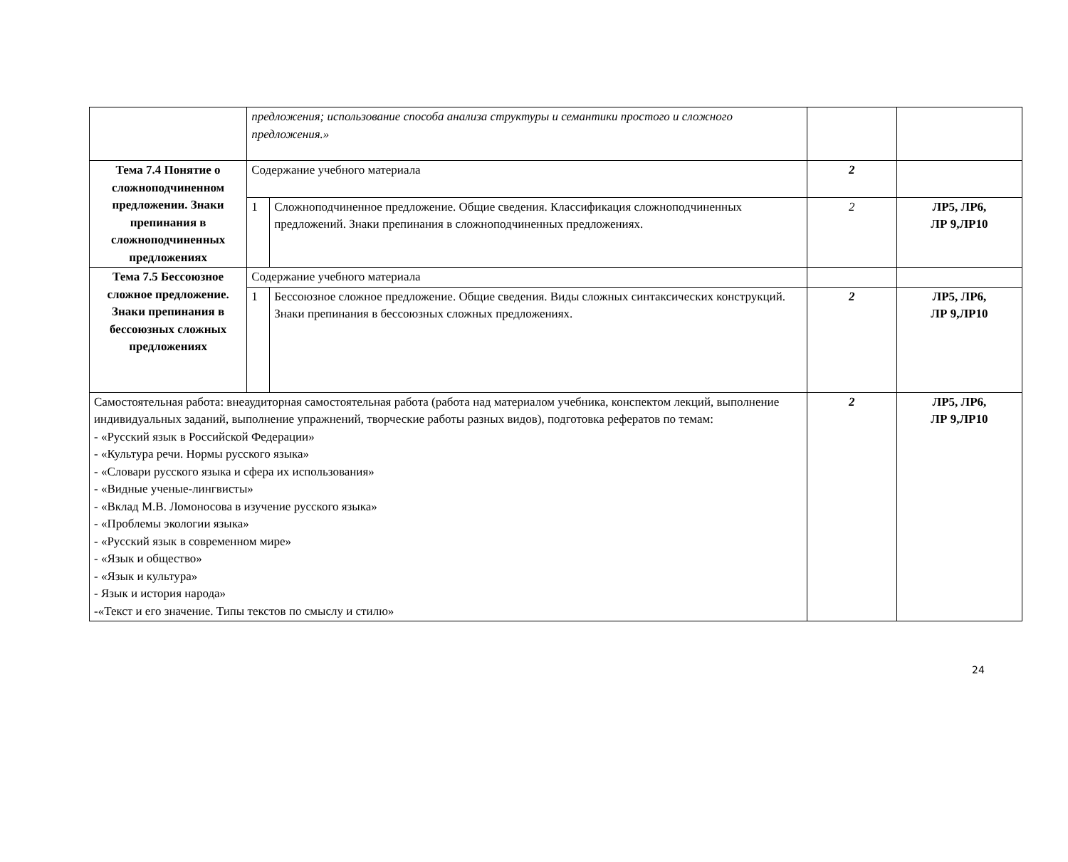| | предложения; использование способа анализа структуры и семантики простого и сложного предложения.» | | | |
| Тема 7.4 Понятие о сложноподчиненном предложении. Знаки препинания в сложноподчиненных предложениях | Содержание учебного материала | | 2 | |
| | 1 | Сложноподчиненное предложение. Общие сведения. Классификация сложноподчиненных предложений. Знаки препинания в сложноподчиненных предложениях. | 2 | ЛР5, ЛР6, ЛР 9,ЛР10 |
| Тема 7.5 Бессоюзное сложное предложение. Знаки препинания в бессоюзных сложных предложениях | Содержание учебного материала | | | |
| | 1 | Бессоюзное сложное предложение. Общие сведения. Виды сложных синтаксических конструкций. Знаки препинания в бессоюзных сложных предложениях. | 2 | ЛР5, ЛР6, ЛР 9,ЛР10 |
| Самостоятельная работа: внеаудиторная самостоятельная работа (работа над материалом учебника, конспектом лекций, выполнение индивидуальных заданий, выполнение упражнений, творческие работы разных видов), подготовка рефератов по темам: - «Русский язык в Российской Федерации» - «Культура речи. Нормы русского языка» - «Словари русского языка и сфера их использования» - «Видные ученые-лингвисты» - «Вклад М.В. Ломоносова в изучение русского языка» - «Проблемы экологии языка» - «Русский язык в современном мире» - «Язык и общество» - «Язык и культура» - Язык и история народа» -«Текст и его значение. Типы текстов по смыслу и стилю» | | | 2 | ЛР5, ЛР6, ЛР 9,ЛР10 |
24